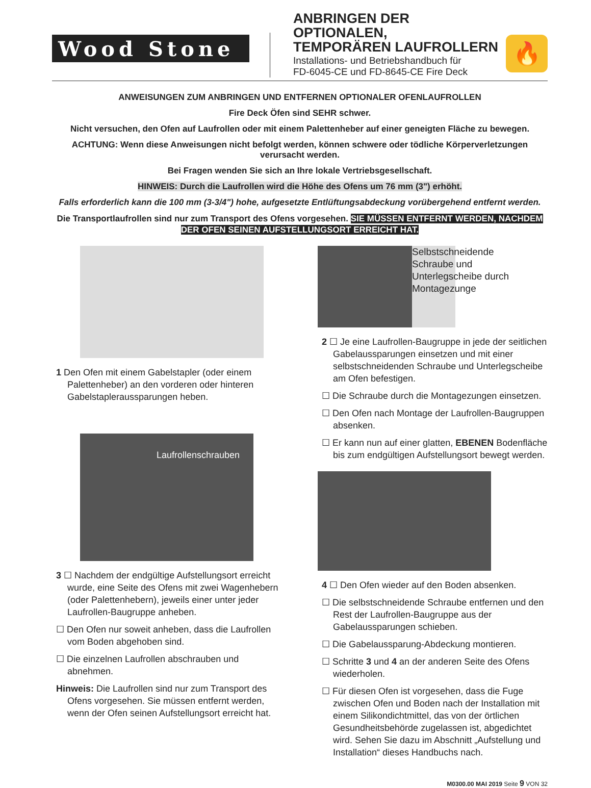Wood Stone
ANBRINGEN DER OPTIONALEN,
TEMPORÄREN LAUFROLLERN
Installations- und Betriebshandbuch für
FD-6045-CE und FD-8645-CE Fire Deck
🔥
ANWEISUNGEN ZUM ANBRINGEN UND ENTFERNEN OPTIONALER OFENLAUFROLLEN
Fire Deck Öfen sind SEHR schwer.
Nicht versuchen, den Ofen auf Laufrollen oder mit einem Palettenheber auf einer geneigten Fläche zu bewegen.
ACHTUNG: Wenn diese Anweisungen nicht befolgt werden, können schwere oder tödliche Körperverletzungen verursacht werden.
Bei Fragen wenden Sie sich an Ihre lokale Vertriebsgesellschaft.
HINWEIS: Durch die Laufrollen wird die Höhe des Ofens um 76 mm (3") erhöht.
Falls erforderlich kann die 100 mm (3-3/4") hohe, aufgesetzte Entlüftungsabdeckung vorübergehend entfernt werden.
Die Transportlaufrollen sind nur zum Transport des Ofens vorgesehen. SIE MÜSSEN ENTFERNT WERDEN, NACHDEM DER OFEN SEINEN AUFSTELLUNGSORT ERREICHT HAT.
1 Den Ofen mit einem Gabelstapler (oder einem Palettenheber) an den vorderen oder hinteren Gabelstapleraussparungen heben.
Laufrollenschrauben
3 ☐ Nachdem der endgültige Aufstellungsort erreicht wurde, eine Seite des Ofens mit zwei Wagenhebern (oder Palettenhebern), jeweils einer unter jeder Laufrollen-Baugruppe anheben.
☐ Den Ofen nur soweit anheben, dass die Laufrollen vom Boden abgehoben sind.
☐ Die einzelnen Laufrollen abschrauben und abnehmen.
Hinweis: Die Laufrollen sind nur zum Transport des Ofens vorgesehen. Sie müssen entfernt werden, wenn der Ofen seinen Aufstellungsort erreicht hat.
Selbstschneidende Schraube und Unterlegscheibe durch Montagezunge
2 ☐ Je eine Laufrollen-Baugruppe in jede der seitlichen Gabelaussparungen einsetzen und mit einer selbstschneidenden Schraube und Unterlegscheibe am Ofen befestigen.
☐ Die Schraube durch die Montagezungen einsetzen.
☐ Den Ofen nach Montage der Laufrollen-Baugruppen absenken.
☐ Er kann nun auf einer glatten, EBENEN Bodenfläche bis zum endgültigen Aufstellungsort bewegt werden.
4 ☐ Den Ofen wieder auf den Boden absenken.
☐ Die selbstschneidende Schraube entfernen und den Rest der Laufrollen-Baugruppe aus der Gabelaussparungen schieben.
☐ Die Gabelaussparung-Abdeckung montieren.
☐ Schritte 3 und 4 an der anderen Seite des Ofens wiederholen.
☐ Für diesen Ofen ist vorgesehen, dass die Fuge zwischen Ofen und Boden nach der Installation mit einem Silikondichtmittel, das von der örtlichen Gesundheitsbehörde zugelassen ist, abgedichtet wird. Sehen Sie dazu im Abschnitt „Aufstellung und Installation“ dieses Handbuchs nach.
M0300.00 MAI 2019 Seite 9 VON 32